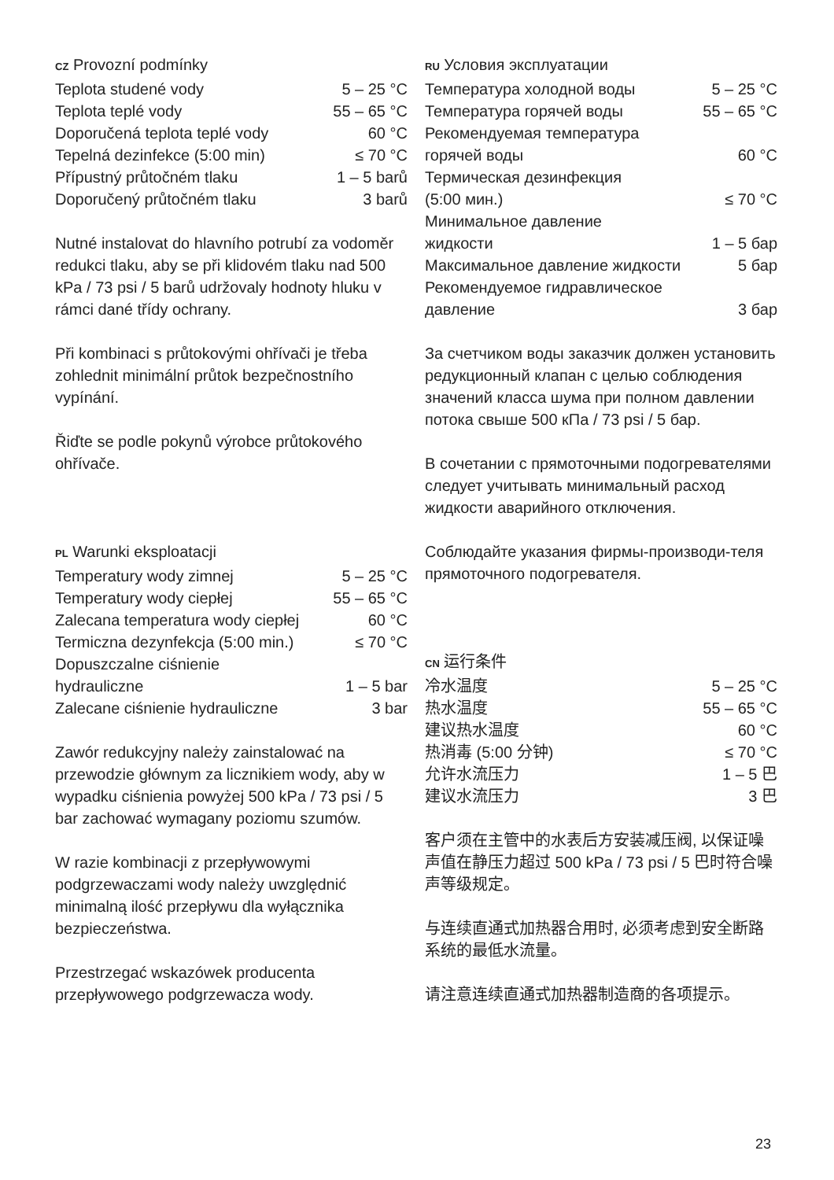CZ Provozní podmínky
| Teplota studené vody | 5 – 25 °C |
| Teplota teplé vody | 55 – 65 °C |
| Doporučená teplota teplé vody | 60 °C |
| Tepelná dezinfekce (5:00 min) | ≤ 70 °C |
| Přípustný průtočném tlaku | 1 – 5 barů |
| Doporučený průtočném tlaku | 3 barů |
Nutné instalovat do hlavního potrubí za vodoměr redukci tlaku, aby se při klidovém tlaku nad 500 kPa / 73 psi / 5 barů udržovaly hodnoty hluku v rámci dané třídy ochrany.
Při kombinaci s průtokovými ohřívači je třeba zohlednit minimální průtok bezpečnostního vypínání.
Řiďte se podle pokynů výrobce průtokového ohřívače.
PL Warunki eksploatacji
| Temperatury wody zimnej | 5 – 25 °C |
| Temperatury wody ciepłej | 55 – 65 °C |
| Zalecana temperatura wody ciepłej | 60 °C |
| Termiczna dezynfekcja (5:00 min.) | ≤ 70 °C |
| Dopuszczalne ciśnienie hydrauliczne | 1 – 5 bar |
| Zalecane ciśnienie hydrauliczne | 3 bar |
Zawór redukcyjny należy zainstalować na przewodzie głównym za licznikiem wody, aby w wypadku ciśnienia powyżej 500 kPa / 73 psi / 5 bar zachować wymagany poziomu szumów.
W razie kombinacji z przepływowymi podgrzewaczami wody należy uwzględnić minimalną ilość przepływu dla wyłącznika bezpieczeństwa.
Przestrzegać wskazówek producenta przepływowego podgrzewacza wody.
RU Условия эксплуатации
| Температура холодной воды | 5 – 25 °C |
| Температура горячей воды | 55 – 65 °C |
| Рекомендуемая температура горячей воды | 60 °C |
| Термическая дезинфекция (5:00 мин.) | ≤ 70 °C |
| Минимальное давление жидкости | 1 – 5 бар |
| Максимальное давление жидкости | 5 бар |
| Рекомендуемое гидравлическое давление | 3 бар |
За счетчиком воды заказчик должен установить редукционный клапан с целью соблюдения значений класса шума при полном давлении потока свыше 500 кПа / 73 psi / 5 бар.
В сочетании с прямоточными подогревателями следует учитывать минимальный расход жидкости аварийного отключения.
Соблюдайте указания фирмы-производи-теля прямоточного подогревателя.
CN 运行条件
| 冷水温度 | 5 – 25 °C |
| 热水温度 | 55 – 65 °C |
| 建议热水温度 | 60 °C |
| 热消毒 (5:00 分钟) | ≤ 70 °C |
| 允许水流压力 | 1 – 5 巴 |
| 建议水流压力 | 3 巴 |
客户须在主管中的水表后方安装减压阀, 以保证噪声值在静压力超过 500 kPa / 73 psi / 5 巴时符合噪声等级规定。
与连续直通式加热器合用时, 必须考虑到安全断路系统的最低水流量。
请注意连续直通式加热器制造商的各项提示。
23